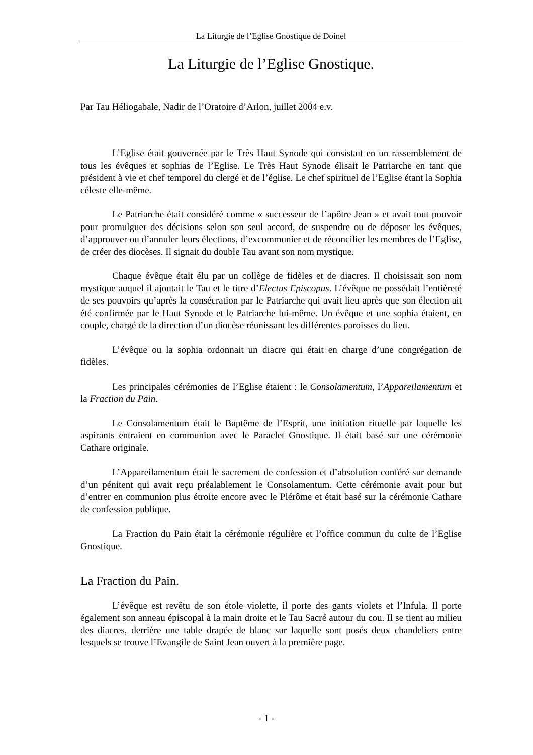La Liturgie de l’Eglise Gnostique de Doinel
La Liturgie de l’Eglise Gnostique.
Par Tau Héliogabale, Nadir de l’Oratoire d’Arlon, juillet 2004 e.v.
L’Eglise était gouvernée par le Très Haut Synode qui consistait en un rassemblement de tous les évêques et sophias de l’Eglise. Le Très Haut Synode élisait le Patriarche en tant que président à vie et chef temporel du clergé et de l’église. Le chef spirituel de l’Eglise étant la Sophia céleste elle-même.
Le Patriarche était considéré comme « successeur de l’apôtre Jean » et avait tout pouvoir pour promulguer des décisions selon son seul accord, de suspendre ou de déposer les évêques, d’approuver ou d’annuler leurs élections, d’excommunier et de réconcilier les membres de l’Eglise, de créer des diocèses. Il signait du double Tau avant son nom mystique.
Chaque évêque était élu par un collège de fidèles et de diacres. Il choisissait son nom mystique auquel il ajoutait le Tau et le titre d’Electus Episcopus. L’évêque ne possédait l’entièreté de ses pouvoirs qu’après la consécration par le Patriarche qui avait lieu après que son élection ait été confirmée par le Haut Synode et le Patriarche lui-même. Un évêque et une sophia étaient, en couple, chargé de la direction d’un diocèse réunissant les différentes paroisses du lieu.
L’évêque ou la sophia ordonnait un diacre qui était en charge d’une congrégation de fidèles.
Les principales cérémonies de l’Eglise étaient : le Consolamentum, l’Appareilamentum et la Fraction du Pain.
Le Consolamentum était le Baptême de l’Esprit, une initiation rituelle par laquelle les aspirants entraient en communion avec le Paraclet Gnostique. Il était basé sur une cérémonie Cathare originale.
L’Appareilamentum était le sacrement de confession et d’absolution conféré sur demande d’un pénitent qui avait reçu préalablement le Consolamentum. Cette cérémonie avait pour but d’entrer en communion plus étroite encore avec le Plérôme et était basé sur la cérémonie Cathare de confession publique.
La Fraction du Pain était la cérémonie régulière et l’office commun du culte de l’Eglise Gnostique.
La Fraction du Pain.
L’évêque est revêtu de son étole violette, il porte des gants violets et l’Infula. Il porte également son anneau épiscopal à la main droite et le Tau Sacré autour du cou. Il se tient au milieu des diacres, derrière une table drapée de blanc sur laquelle sont posés deux chandeliers entre lesquels se trouve l’Evangile de Saint Jean ouvert à la première page.
- 1 -